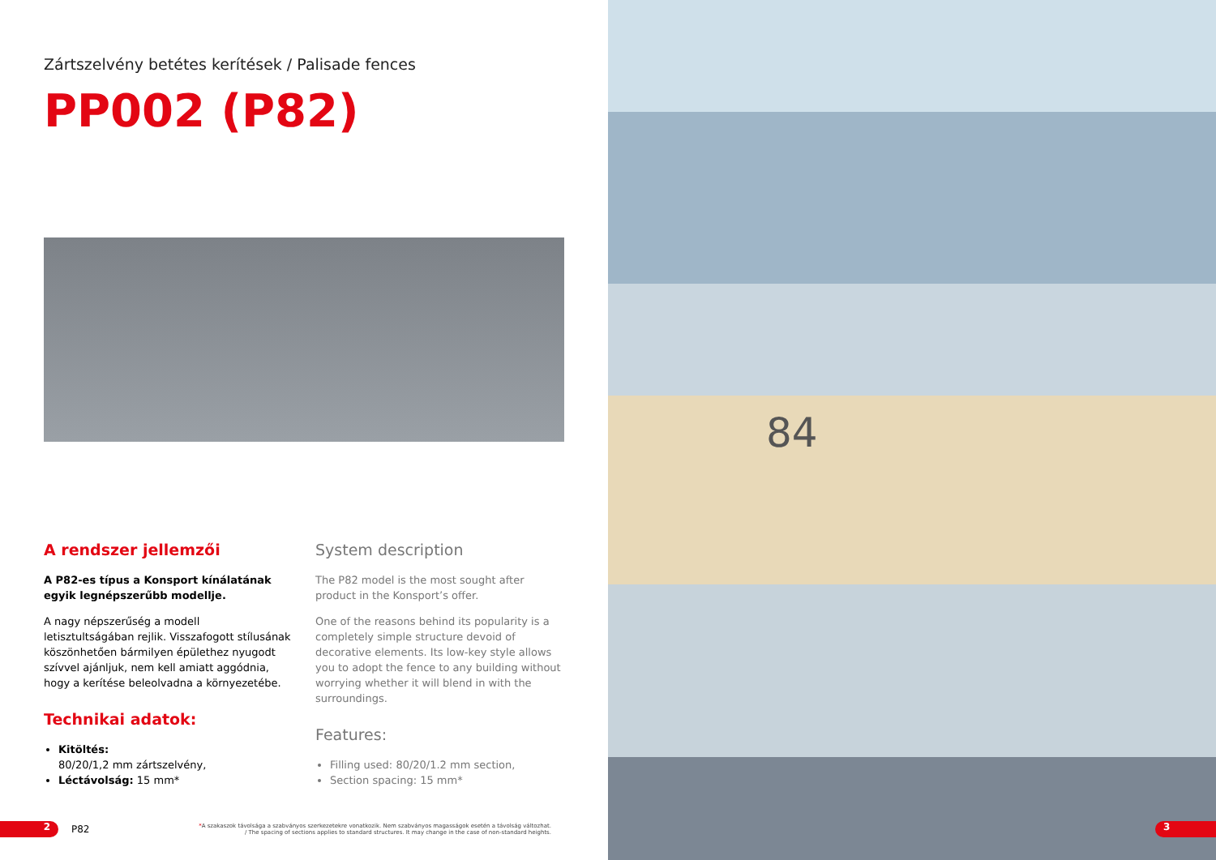Zártszelvény betétes kerítések / Palisade fences
PP002 (P82)
A rendszer jellemzői
A P82-es típus a Konsport kínálatának egyik legnépszerűbb modellje.
A nagy népszerűség a modell letisztultságában rejlik. Visszafogott stílusának köszönhetően bármilyen épülethez nyugodt szívvel ajánljuk, nem kell amiatt aggódnia, hogy a kerítése beleolvadna a környezetébe.
Technikai adatok:
Kitöltés:
80/20/1,2 mm zártszelvény,
Léctávolság: 15 mm*
System description
The P82 model is the most sought after product in the Konsport’s offer.
One of the reasons behind its popularity is a completely simple structure devoid of decorative elements. Its low-key style allows you to adopt the fence to any building without worrying whether it will blend in with the surroundings.
Features:
Filling used: 80/20/1.2 mm section,
Section spacing: 15 mm*
2 P82
*A szakaszok távolsága a szabványos szerkezetekre vonatkozik. Nem szabványos magasságok esetén a távolság változhat.
/ The spacing of sections applies to standard structures. It may change in the case of non-standard heights.
84
3